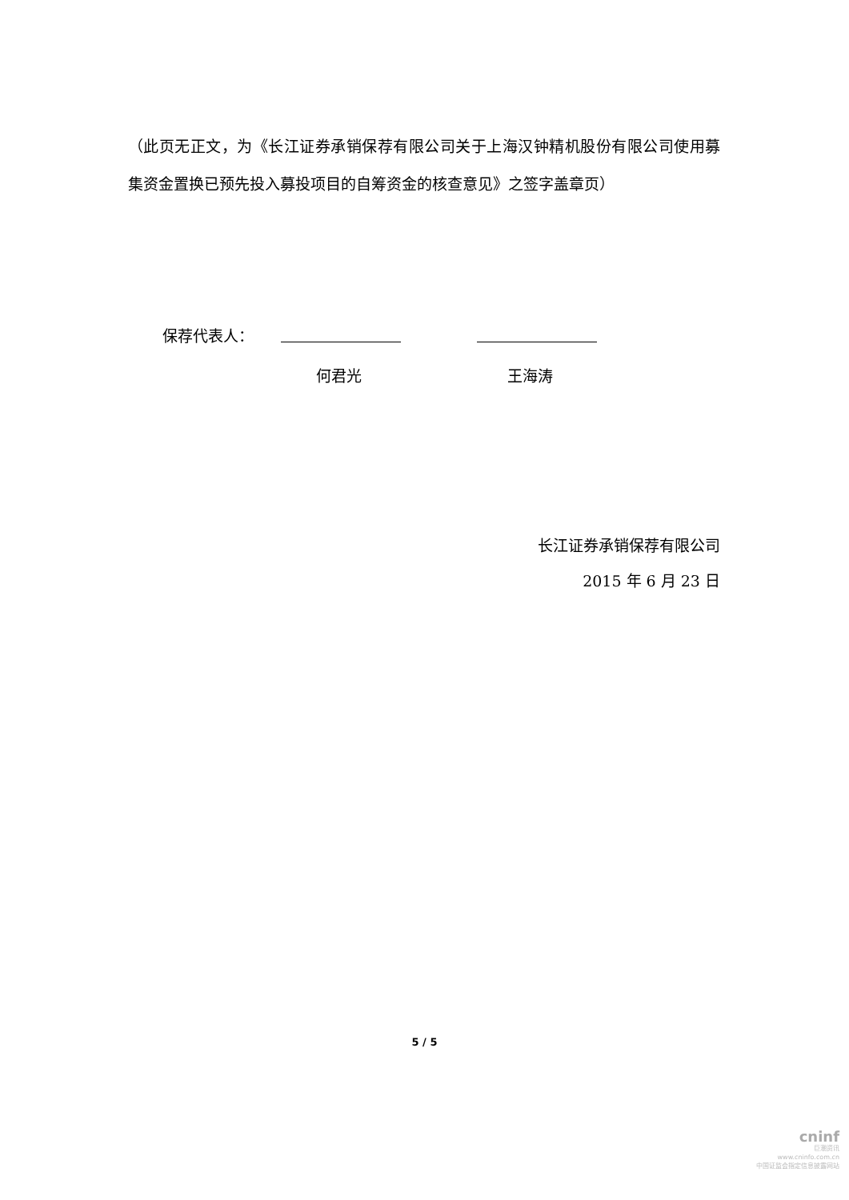（此页无正文，为《长江证券承销保荐有限公司关于上海汉钟精机股份有限公司使用募集资金置换已预先投入募投项目的自筹资金的核查意见》之签字盖章页）
保荐代表人：
何君光 王海涛
长江证券承销保荐有限公司
2015 年 6 月 23 日
5 / 5
cninf
巨潮资讯
www.cninfo.com.cn
中国证监会指定信息披露网站